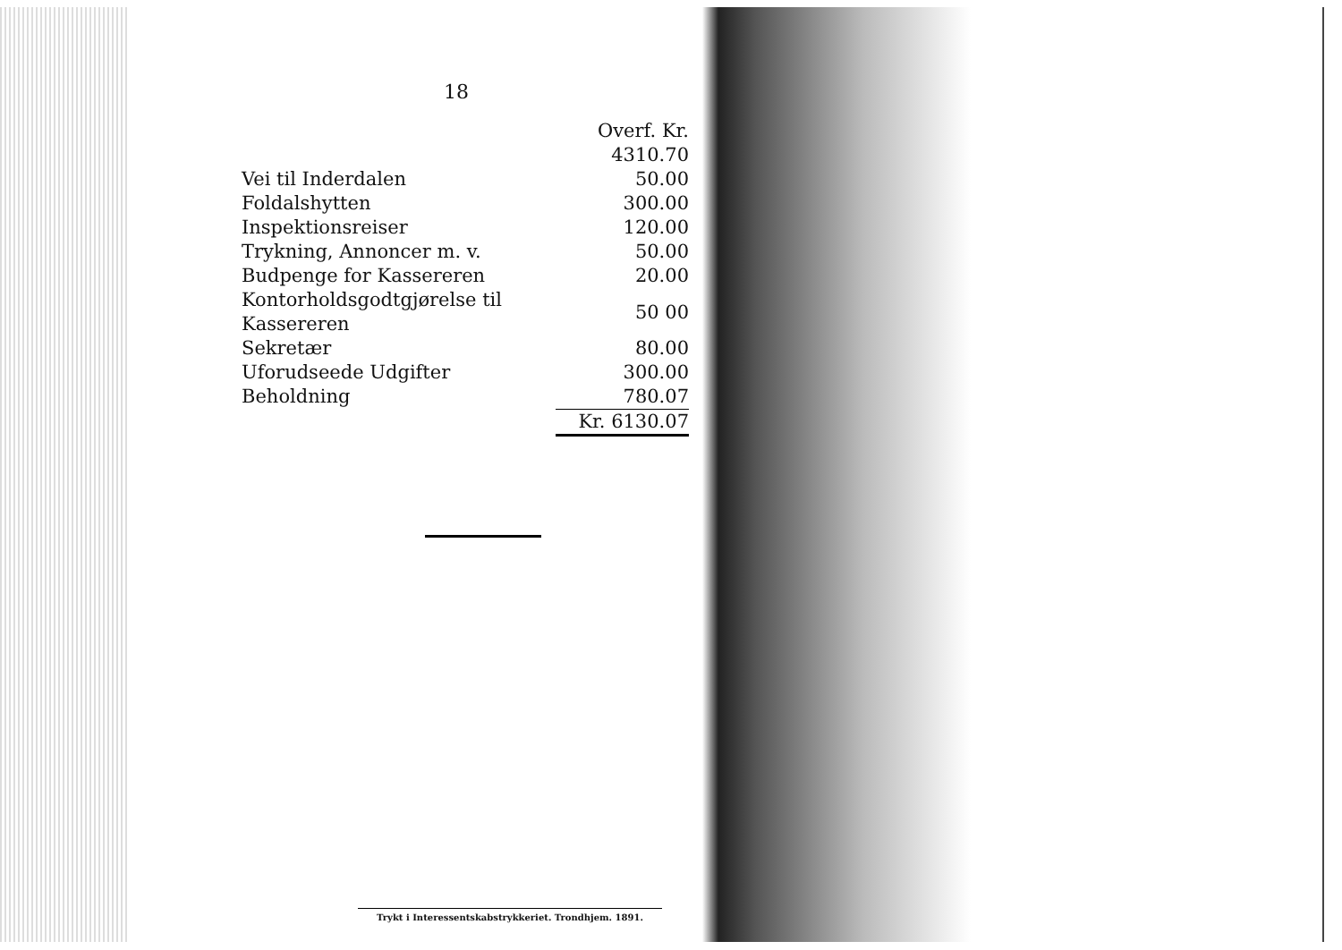18
| | Overf. Kr. 4310.70 |
| Vei til Inderdalen | 50.00 |
| Foldalshytten | 300.00 |
| Inspektionsreiser | 120.00 |
| Trykning, Annoncer m. v. | 50.00 |
| Budpenge for Kassereren | 20.00 |
| Kontorholdsgodtgjørelse til Kassereren | 50 00 |
| Sekretær | 80.00 |
| Uforudseede Udgifter | 300.00 |
| Beholdning | 780.07 |
| | Kr. 6130.07 |
Trykt i Interessentskabstrykkeriet. Trondhjem. 1891.